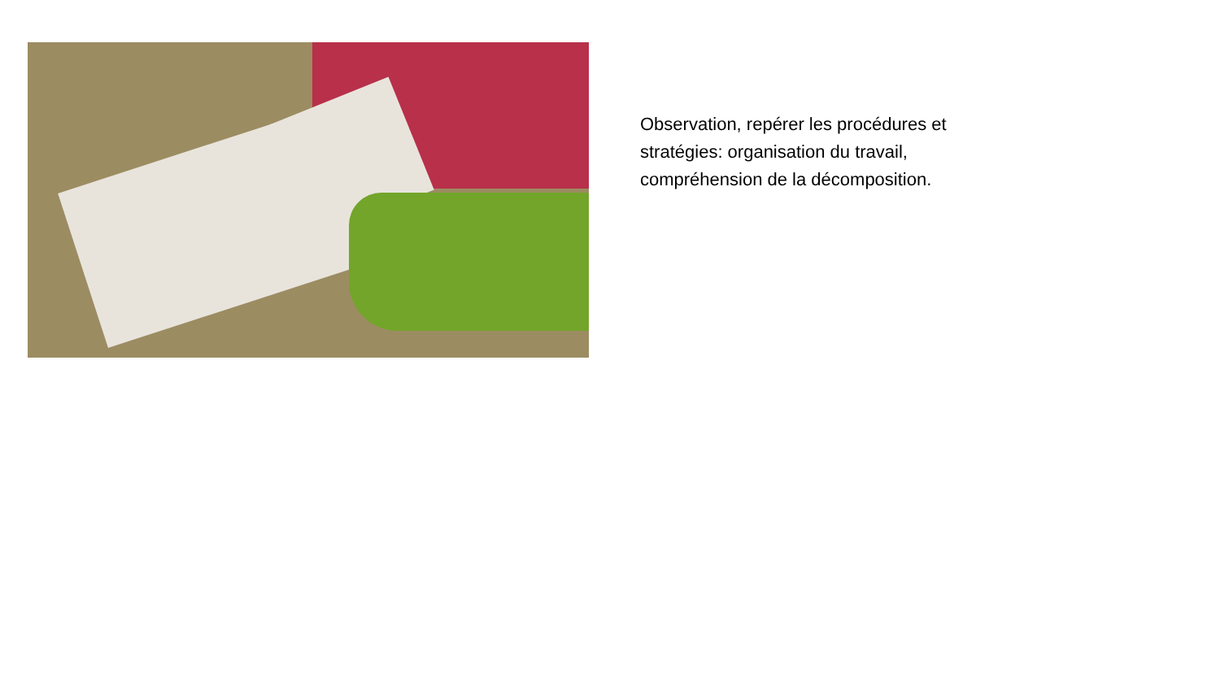Observation, repérer les procédures et stratégies: organisation du travail, compréhension de la décomposition.